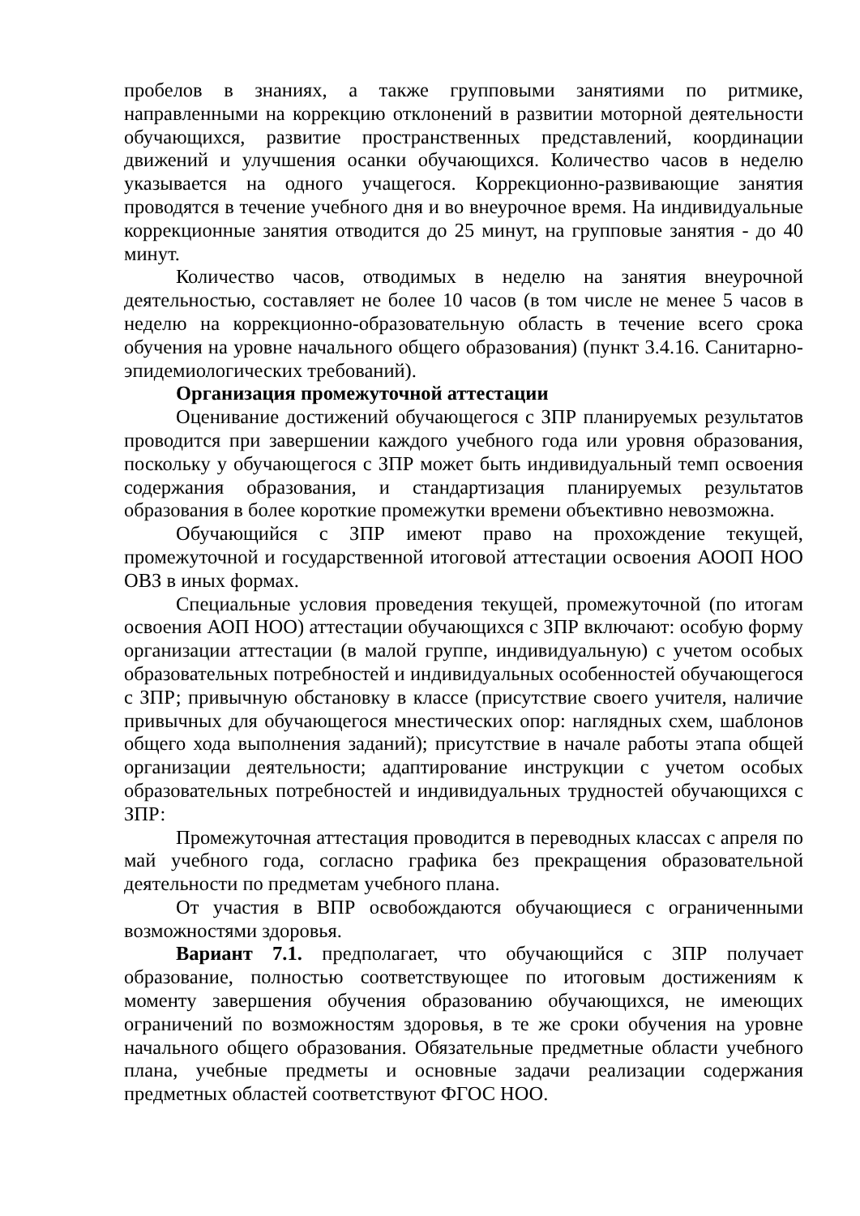пробелов в знаниях, а также групповыми занятиями по ритмике, направленными на коррекцию отклонений в развитии моторной деятельности обучающихся, развитие пространственных представлений, координации движений и улучшения осанки обучающихся. Количество часов в неделю указывается на одного учащегося. Коррекционно-развивающие занятия проводятся в течение учебного дня и во внеурочное время. На индивидуальные коррекционные занятия отводится до 25 минут, на групповые занятия - до 40 минут.
Количество часов, отводимых в неделю на занятия внеурочной деятельностью, составляет не более 10 часов (в том числе не менее 5 часов в неделю на коррекционно-образовательную область в течение всего срока обучения на уровне начального общего образования) (пункт 3.4.16. Санитарно-эпидемиологических требований).
Организация промежуточной аттестации
Оценивание достижений обучающегося с ЗПР планируемых результатов проводится при завершении каждого учебного года или уровня образования, поскольку у обучающегося с ЗПР может быть индивидуальный темп освоения содержания образования, и стандартизация планируемых результатов образования в более короткие промежутки времени объективно невозможна.
Обучающийся с ЗПР имеют право на прохождение текущей, промежуточной и государственной итоговой аттестации освоения АООП НОО ОВЗ в иных формах.
Специальные условия проведения текущей, промежуточной (по итогам освоения АОП НОО) аттестации обучающихся с ЗПР включают: особую форму организации аттестации (в малой группе, индивидуальную) с учетом особых образовательных потребностей и индивидуальных особенностей обучающегося с ЗПР; привычную обстановку в классе (присутствие своего учителя, наличие привычных для обучающегося мнестических опор: наглядных схем, шаблонов общего хода выполнения заданий); присутствие в начале работы этапа общей организации деятельности; адаптирование инструкции с учетом особых образовательных потребностей и индивидуальных трудностей обучающихся с ЗПР:
Промежуточная аттестация проводится в переводных классах с апреля по май учебного года, согласно графика без прекращения образовательной деятельности по предметам учебного плана.
От участия в ВПР освобождаются обучающиеся с ограниченными возможностями здоровья.
Вариант 7.1. предполагает, что обучающийся с ЗПР получает образование, полностью соответствующее по итоговым достижениям к моменту завершения обучения образованию обучающихся, не имеющих ограничений по возможностям здоровья, в те же сроки обучения на уровне начального общего образования. Обязательные предметные области учебного плана, учебные предметы и основные задачи реализации содержания предметных областей соответствуют ФГОС НОО.